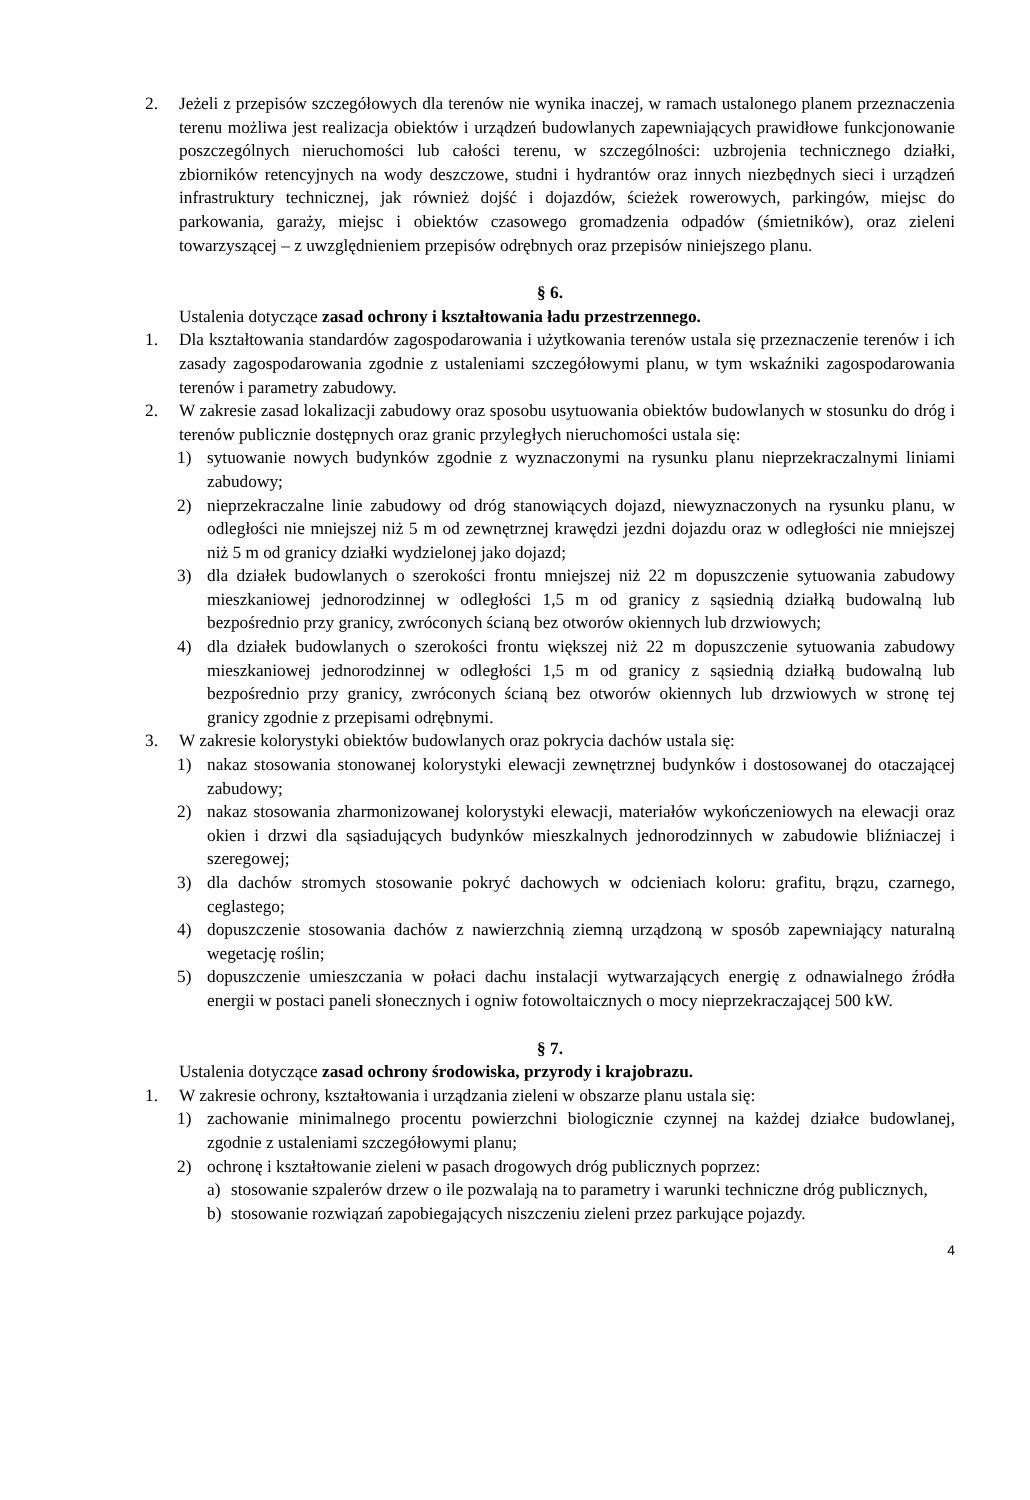2. Jeżeli z przepisów szczegółowych dla terenów nie wynika inaczej, w ramach ustalonego planem przeznaczenia terenu możliwa jest realizacja obiektów i urządzeń budowlanych zapewniających prawidłowe funkcjonowanie poszczególnych nieruchomości lub całości terenu, w szczególności: uzbrojenia technicznego działki, zbiorników retencyjnych na wody deszczowe, studni i hydrantów oraz innych niezbędnych sieci i urządzeń infrastruktury technicznej, jak również dojść i dojazdów, ścieżek rowerowych, parkingów, miejsc do parkowania, garaży, miejsc i obiektów czasowego gromadzenia odpadów (śmietników), oraz zieleni towarzyszącej – z uwzględnieniem przepisów odrębnych oraz przepisów niniejszego planu.
§ 6.
Ustalenia dotyczące zasad ochrony i kształtowania ładu przestrzennego.
1. Dla kształtowania standardów zagospodarowania i użytkowania terenów ustala się przeznaczenie terenów i ich zasady zagospodarowania zgodnie z ustaleniami szczegółowymi planu, w tym wskaźniki zagospodarowania terenów i parametry zabudowy.
2. W zakresie zasad lokalizacji zabudowy oraz sposobu usytuowania obiektów budowlanych w stosunku do dróg i terenów publicznie dostępnych oraz granic przyległych nieruchomości ustala się:
1) sytuowanie nowych budynków zgodnie z wyznaczonymi na rysunku planu nieprzekraczalnymi liniami zabudowy;
2) nieprzekraczalne linie zabudowy od dróg stanowiących dojazd, niewyznaczonych na rysunku planu, w odległości nie mniejszej niż 5 m od zewnętrznej krawędzi jezdni dojazdu oraz w odległości nie mniejszej niż 5 m od granicy działki wydzielonej jako dojazd;
3) dla działek budowlanych o szerokości frontu mniejszej niż 22 m dopuszczenie sytuowania zabudowy mieszkaniowej jednorodzinnej w odległości 1,5 m od granicy z sąsiednią działką budowalną lub bezpośrednio przy granicy, zwróconych ścianą bez otworów okiennych lub drzwiowych;
4) dla działek budowlanych o szerokości frontu większej niż 22 m dopuszczenie sytuowania zabudowy mieszkaniowej jednorodzinnej w odległości 1,5 m od granicy z sąsiednią działką budowalną lub bezpośrednio przy granicy, zwróconych ścianą bez otworów okiennych lub drzwiowych w stronę tej granicy zgodnie z przepisami odrębnymi.
3. W zakresie kolorystyki obiektów budowlanych oraz pokrycia dachów ustala się:
1) nakaz stosowania stonowanej kolorystyki elewacji zewnętrznej budynków i dostosowanej do otaczającej zabudowy;
2) nakaz stosowania zharmonizowanej kolorystyki elewacji, materiałów wykończeniowych na elewacji oraz okien i drzwi dla sąsiadujących budynków mieszkalnych jednorodzinnych w zabudowie bliźniaczej i szeregowej;
3) dla dachów stromych stosowanie pokryć dachowych w odcieniach koloru: grafitu, brązu, czarnego, ceglastego;
4) dopuszczenie stosowania dachów z nawierzchnią ziemną urządzoną w sposób zapewniający naturalną wegetację roślin;
5) dopuszczenie umieszczania w połaci dachu instalacji wytwarzających energię z odnawialnego źródła energii w postaci paneli słonecznych i ogniw fotowoltaicznych o mocy nieprzekraczającej 500 kW.
§ 7.
Ustalenia dotyczące zasad ochrony środowiska, przyrody i krajobrazu.
1. W zakresie ochrony, kształtowania i urządzania zieleni w obszarze planu ustala się:
1) zachowanie minimalnego procentu powierzchni biologicznie czynnej na każdej działce budowlanej, zgodnie z ustaleniami szczegółowymi planu;
2) ochronę i kształtowanie zieleni w pasach drogowych dróg publicznych poprzez:
a) stosowanie szpalerów drzew o ile pozwalają na to parametry i warunki techniczne dróg publicznych,
b) stosowanie rozwiązań zapobiegających niszczeniu zieleni przez parkujące pojazdy.
4